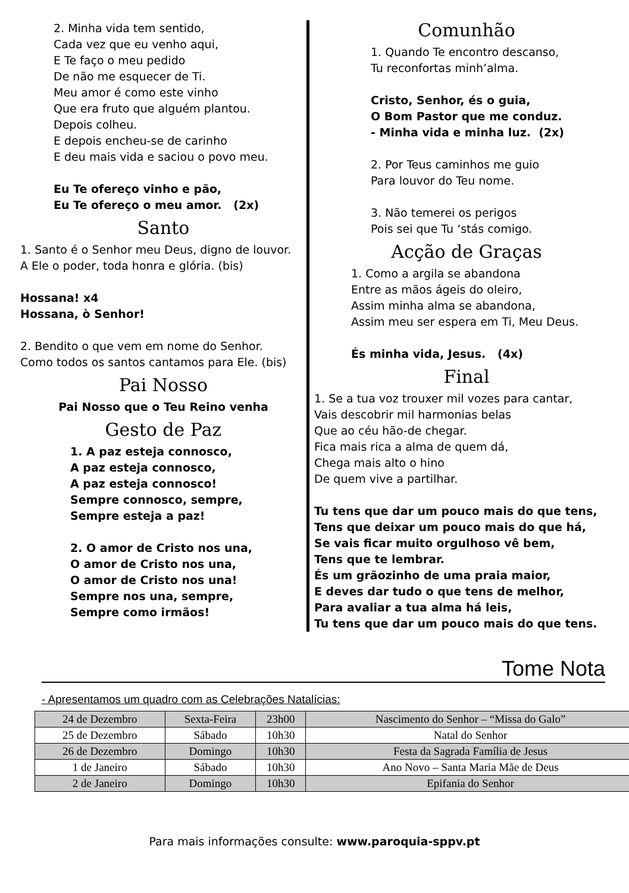2. Minha vida tem sentido,
Cada vez que eu venho aqui,
E Te faço o meu pedido
De não me esquecer de Ti.
Meu amor é como este vinho
Que era fruto que alguém plantou.
Depois colheu.
E depois encheu-se de carinho
E deu mais vida e saciou o povo meu.
Eu Te ofereço vinho e pão,
Eu Te ofereço o meu amor. (2x)
Santo
1. Santo é o Senhor meu Deus, digno de louvor.
A Ele o poder, toda honra e glória. (bis)
Hossana! x4
Hossana, ò Senhor!
2. Bendito o que vem em nome do Senhor.
Como todos os santos cantamos para Ele. (bis)
Pai Nosso
Pai Nosso que o Teu Reino venha
Gesto de Paz
1. A paz esteja connosco,
A paz esteja connosco,
A paz esteja connosco!
Sempre connosco, sempre,
Sempre esteja a paz!
2. O amor de Cristo nos una,
O amor de Cristo nos una,
O amor de Cristo nos una!
Sempre nos una, sempre,
Sempre como irmãos!
Comunhão
1. Quando Te encontro descanso,
Tu reconfortas minh’alma.
Cristo, Senhor, és o guia,
O Bom Pastor que me conduz.
- Minha vida e minha luz. (2x)
2. Por Teus caminhos me guio
Para louvor do Teu nome.
3. Não temerei os perigos
Pois sei que Tu ‘stás comigo.
Acção de Graças
1. Como a argila se abandona
Entre as mãos ágeis do oleiro,
Assim minha alma se abandona,
Assim meu ser espera em Ti, Meu Deus.
És minha vida, Jesus. (4x)
Final
1. Se a tua voz trouxer mil vozes para cantar,
Vais descobrir mil harmonias belas
Que ao céu hão-de chegar.
Fica mais rica a alma de quem dá,
Chega mais alto o hino
De quem vive a partilhar.
Tu tens que dar um pouco mais do que tens,
Tens que deixar um pouco mais do que há,
Se vais ficar muito orgulhoso vê bem,
Tens que te lembrar.
És um grãozinho de uma praia maior,
E deves dar tudo o que tens de melhor,
Para avaliar a tua alma há leis,
Tu tens que dar um pouco mais do que tens.
Tome Nota
- Apresentamos um quadro com as Celebrações Natalícias:
| 24 de Dezembro | Sexta-Feira | 23h00 | Nascimento do Senhor – “Missa do Galo” |
| 25 de Dezembro | Sábado | 10h30 | Natal do Senhor |
| 26 de Dezembro | Domingo | 10h30 | Festa da Sagrada Família de Jesus |
| 1 de Janeiro | Sábado | 10h30 | Ano Novo – Santa Maria Mãe de Deus |
| 2 de Janeiro | Domingo | 10h30 | Epifania do Senhor |
Para mais informações consulte: www.paroquia-sppv.pt